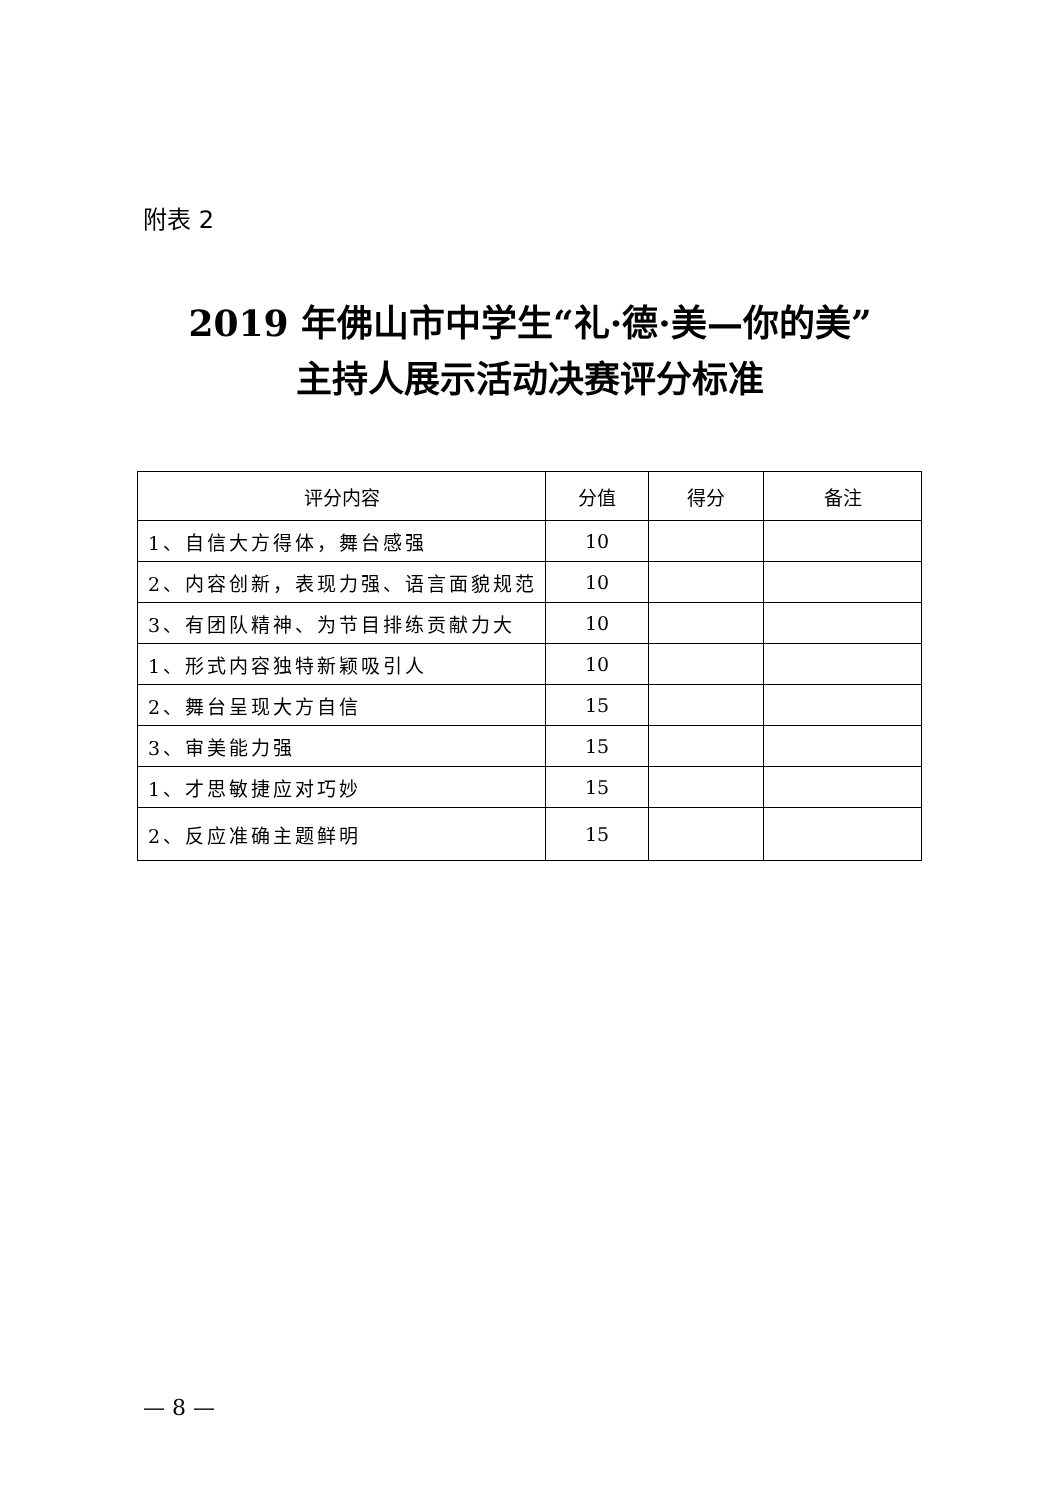附表 2
2019 年佛山市中学生“礼·德·美—你的美”
主持人展示活动决赛评分标准
| 评分内容 | 分值 | 得分 | 备注 |
| --- | --- | --- | --- |
| 1、自信大方得体，舞台感强 | 10 | | |
| 2、内容创新，表现力强、语言面貌规范 | 10 | | |
| 3、有团队精神、为节目排练贡献力大 | 10 | | |
| 1、形式内容独特新颖吸引人 | 10 | | |
| 2、舞台呈现大方自信 | 15 | | |
| 3、审美能力强 | 15 | | |
| 1、才思敏捷应对巧妙 | 15 | | |
| 2、反应准确主题鲜明 | 15 | | |
— 8 —